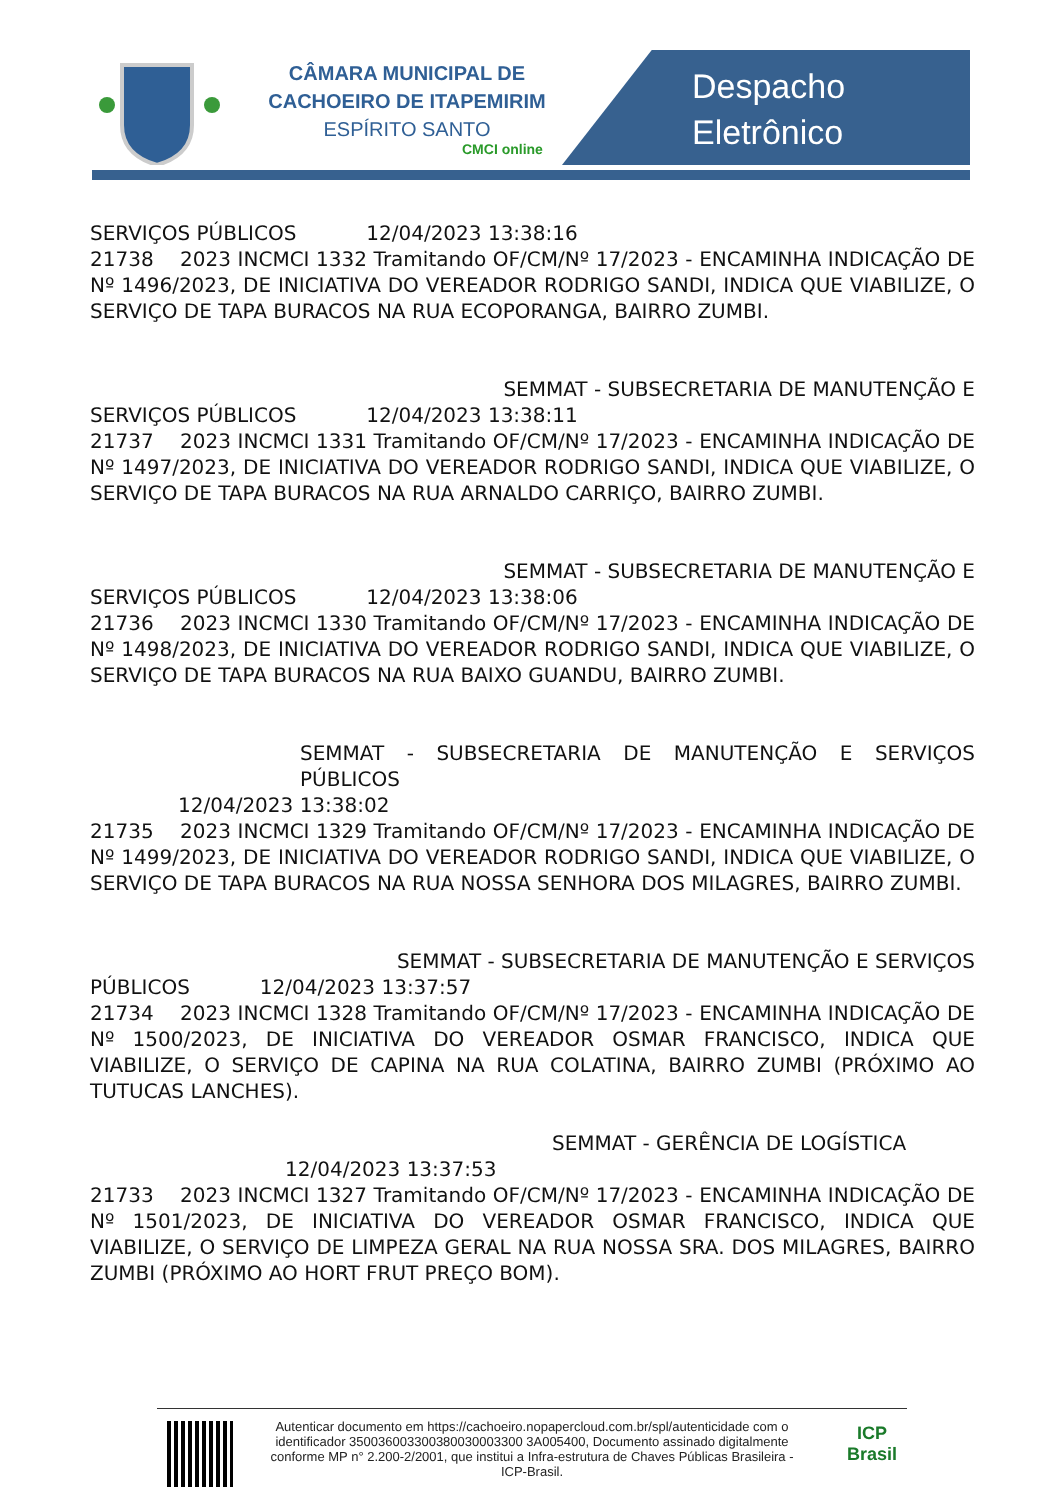CÂMARA MUNICIPAL DE
CACHOEIRO DE ITAPEMIRIM
ESPÍRITO SANTO
CMCI online
Despacho
Eletrônico
SERVIÇOS PÚBLICOS 12/04/2023 13:38:16
21738 2023 INCMCI 1332 Tramitando OF/CM/Nº 17/2023 - ENCAMINHA INDICAÇÃO DE Nº 1496/2023, DE INICIATIVA DO VEREADOR RODRIGO SANDI, INDICA QUE VIABILIZE, O SERVIÇO DE TAPA BURACOS NA RUA ECOPORANGA, BAIRRO ZUMBI.
SEMMAT - SUBSECRETARIA DE MANUTENÇÃO E
SERVIÇOS PÚBLICOS 12/04/2023 13:38:11
21737 2023 INCMCI 1331 Tramitando OF/CM/Nº 17/2023 - ENCAMINHA INDICAÇÃO DE Nº 1497/2023, DE INICIATIVA DO VEREADOR RODRIGO SANDI, INDICA QUE VIABILIZE, O SERVIÇO DE TAPA BURACOS NA RUA ARNALDO CARRIÇO, BAIRRO ZUMBI.
SEMMAT - SUBSECRETARIA DE MANUTENÇÃO E
SERVIÇOS PÚBLICOS 12/04/2023 13:38:06
21736 2023 INCMCI 1330 Tramitando OF/CM/Nº 17/2023 - ENCAMINHA INDICAÇÃO DE Nº 1498/2023, DE INICIATIVA DO VEREADOR RODRIGO SANDI, INDICA QUE VIABILIZE, O SERVIÇO DE TAPA BURACOS NA RUA BAIXO GUANDU, BAIRRO ZUMBI.
SEMMAT - SUBSECRETARIA DE MANUTENÇÃO E SERVIÇOS PÚBLICOS
12/04/2023 13:38:02
21735 2023 INCMCI 1329 Tramitando OF/CM/Nº 17/2023 - ENCAMINHA INDICAÇÃO DE Nº 1499/2023, DE INICIATIVA DO VEREADOR RODRIGO SANDI, INDICA QUE VIABILIZE, O SERVIÇO DE TAPA BURACOS NA RUA NOSSA SENHORA DOS MILAGRES, BAIRRO ZUMBI.
SEMMAT - SUBSECRETARIA DE MANUTENÇÃO E SERVIÇOS
PÚBLICOS 12/04/2023 13:37:57
21734 2023 INCMCI 1328 Tramitando OF/CM/Nº 17/2023 - ENCAMINHA INDICAÇÃO DE Nº 1500/2023, DE INICIATIVA DO VEREADOR OSMAR FRANCISCO, INDICA QUE VIABILIZE, O SERVIÇO DE CAPINA NA RUA COLATINA, BAIRRO ZUMBI (PRÓXIMO AO TUTUCAS LANCHES).
SEMMAT - GERÊNCIA DE LOGÍSTICA
12/04/2023 13:37:53
21733 2023 INCMCI 1327 Tramitando OF/CM/Nº 17/2023 - ENCAMINHA INDICAÇÃO DE Nº 1501/2023, DE INICIATIVA DO VEREADOR OSMAR FRANCISCO, INDICA QUE VIABILIZE, O SERVIÇO DE LIMPEZA GERAL NA RUA NOSSA SRA. DOS MILAGRES, BAIRRO ZUMBI (PRÓXIMO AO HORT FRUT PREÇO BOM).
Autenticar documento em https://cachoeiro.nopapercloud.com.br/spl/autenticidade com o identificador 350036003300380030003300 3A005400, Documento assinado digitalmente conforme MP n° 2.200-2/2001, que institui a Infra-estrutura de Chaves Públicas Brasileira - ICP-Brasil.
ICP
Brasil